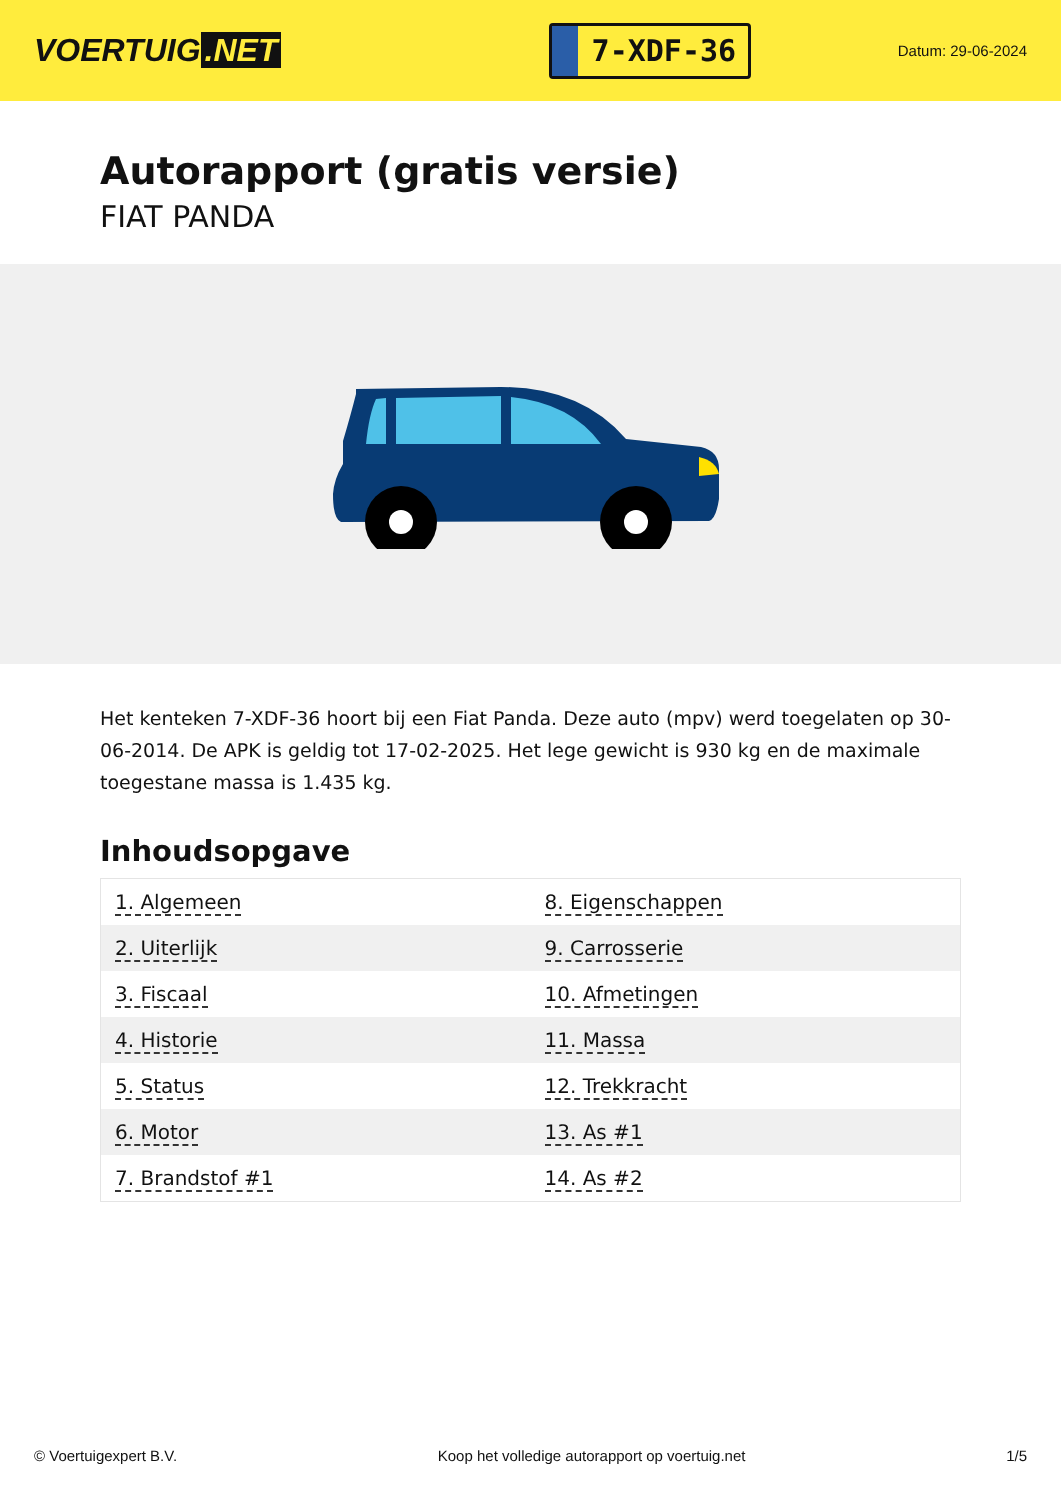VOERTUIG.NET
7-XDF-36
Datum: 29-06-2024
Autorapport (gratis versie)
FIAT PANDA
Het kenteken 7-XDF-36 hoort bij een Fiat Panda. Deze auto (mpv) werd toegelaten op 30-06-2014. De APK is geldig tot 17-02-2025. Het lege gewicht is 930 kg en de maximale toegestane massa is 1.435 kg.
Inhoudsopgave
| 1. Algemeen | 8. Eigenschappen |
| 2. Uiterlijk | 9. Carrosserie |
| 3. Fiscaal | 10. Afmetingen |
| 4. Historie | 11. Massa |
| 5. Status | 12. Trekkracht |
| 6. Motor | 13. As #1 |
| 7. Brandstof #1 | 14. As #2 |
© Voertuigexpert B.V. Koop het volledige autorapport op voertuig.net 1/5